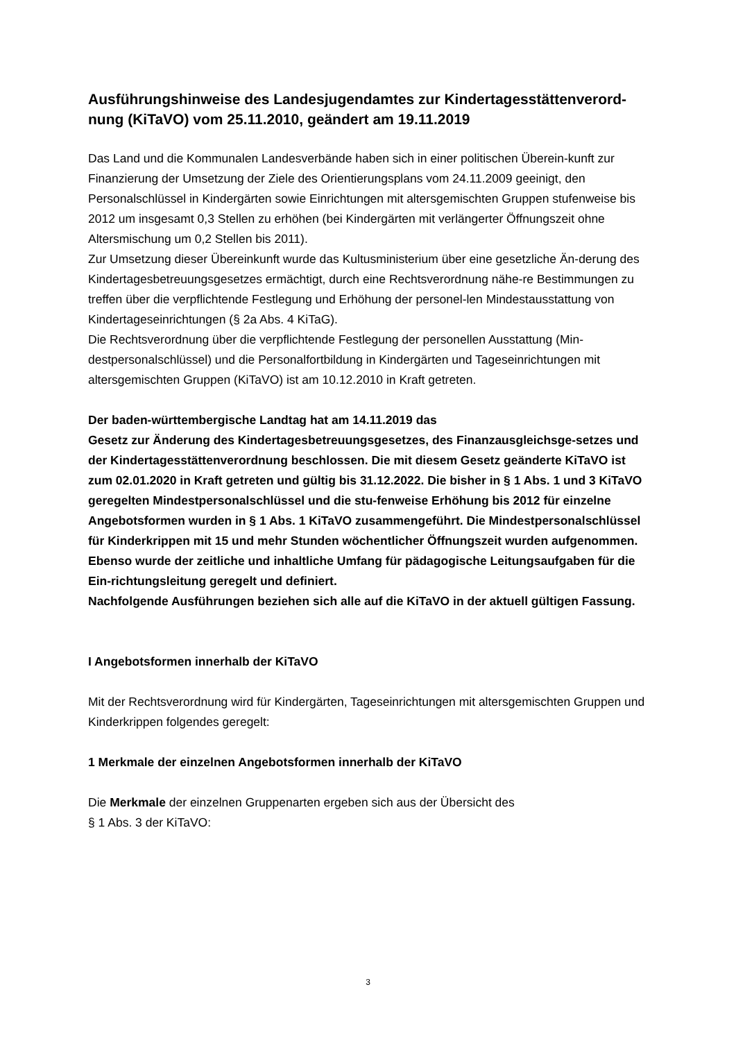Ausführungshinweise des Landesjugendamtes zur Kindertagesstättenverord-nung (KiTaVO) vom 25.11.2010, geändert am 19.11.2019
Das Land und die Kommunalen Landesverbände haben sich in einer politischen Überein-kunft zur Finanzierung der Umsetzung der Ziele des Orientierungsplans vom 24.11.2009 geeinigt, den Personalschlüssel in Kindergärten sowie Einrichtungen mit altersgemischten Gruppen stufenweise bis 2012 um insgesamt 0,3 Stellen zu erhöhen (bei Kindergärten mit verlängerter Öffnungszeit ohne Altersmischung um 0,2 Stellen bis 2011).
Zur Umsetzung dieser Übereinkunft wurde das Kultusministerium über eine gesetzliche Än-derung des Kindertagesbetreuungsgesetzes ermächtigt, durch eine Rechtsverordnung nähe-re Bestimmungen zu treffen über die verpflichtende Festlegung und Erhöhung der personel-len Mindestausstattung von Kindertageseinrichtungen (§ 2a Abs. 4 KiTaG).
Die Rechtsverordnung über die verpflichtende Festlegung der personellen Ausstattung (Min-destpersonalschlüssel) und die Personalfortbildung in Kindergärten und Tageseinrichtungen mit altersgemischten Gruppen (KiTaVO) ist am 10.12.2010 in Kraft getreten.
Der baden-württembergische Landtag hat am 14.11.2019 das
Gesetz zur Änderung des Kindertagesbetreuungsgesetzes, des Finanzausgleichsge-setzes und der Kindertagesstättenverordnung beschlossen. Die mit diesem Gesetz geänderte KiTaVO ist zum 02.01.2020 in Kraft getreten und gültig bis 31.12.2022. Die bisher in § 1 Abs. 1 und 3 KiTaVO geregelten Mindestpersonalschlüssel und die stu-fenweise Erhöhung bis 2012 für einzelne Angebotsformen wurden in § 1 Abs. 1 KiTaVO zusammengeführt. Die Mindestpersonalschlüssel für Kinderkrippen mit 15 und mehr Stunden wöchentlicher Öffnungszeit wurden aufgenommen. Ebenso wurde der zeitliche und inhaltliche Umfang für pädagogische Leitungsaufgaben für die Ein-richtungsleitung geregelt und definiert.
Nachfolgende Ausführungen beziehen sich alle auf die KiTaVO in der aktuell gültigen Fassung.
I Angebotsformen innerhalb der KiTaVO
Mit der Rechtsverordnung wird für Kindergärten, Tageseinrichtungen mit altersgemischten Gruppen und Kinderkrippen folgendes geregelt:
1 Merkmale der einzelnen Angebotsformen innerhalb der KiTaVO
Die Merkmale der einzelnen Gruppenarten ergeben sich aus der Übersicht des
§ 1 Abs. 3 der KiTaVO:
3